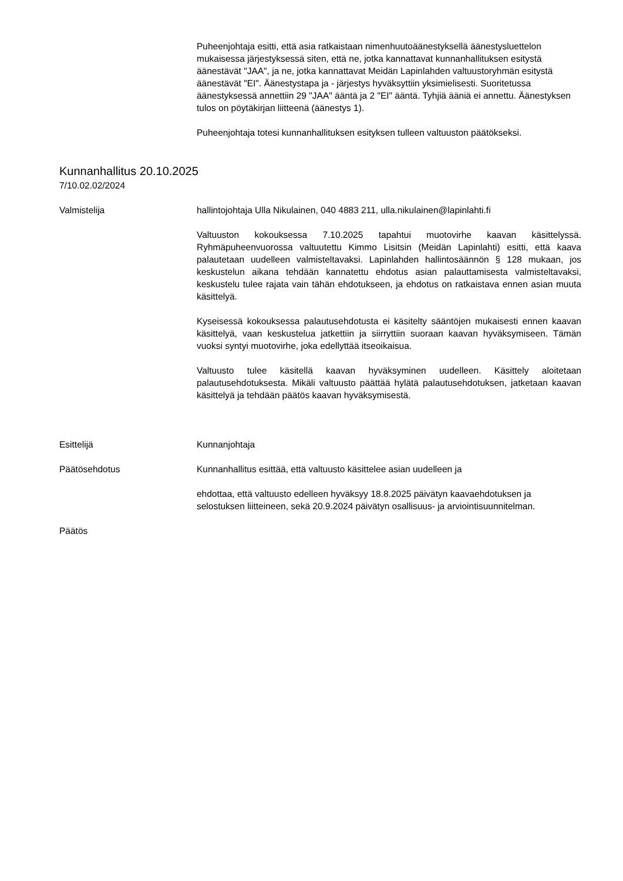Puheenjohtaja esitti, että asia ratkaistaan nimenhuutoäänestyksellä äänestysluettelon mukaisessa järjestyksessä siten, että ne, jotka kannattavat kunnanhallituksen esitystä äänestävät "JAA", ja ne, jotka kannattavat Meidän Lapinlahden valtuustoryhmän esitystä äänestävät "EI". Äänestystapa ja - järjestys hyväksyttiin yksimielisesti. Suoritetussa äänestyksessä annettiin 29 "JAA" ääntä ja 2 "EI" ääntä. Tyhjiä ääniä ei annettu. Äänestyksen tulos on pöytäkirjan liitteenä (äänestys 1).
Puheenjohtaja totesi kunnanhallituksen esityksen tulleen valtuuston päätökseksi.
Kunnanhallitus 20.10.2025
7/10.02.02/2024
Valmistelija hallintojohtaja Ulla Nikulainen, 040 4883 211, ulla.nikulainen@lapinlahti.fi
Valtuuston kokouksessa 7.10.2025 tapahtui muotovirhe kaavan käsittelyssä. Ryhmäpuheenvuorossa valtuutettu Kimmo Lisitsin (Meidän Lapinlahti) esitti, että kaava palautetaan uudelleen valmisteltavaksi. Lapinlahden hallintosäännön § 128 mukaan, jos keskustelun aikana tehdään kannatettu ehdotus asian palauttamisesta valmisteltavaksi, keskustelu tulee rajata vain tähän ehdotukseen, ja ehdotus on ratkaistava ennen asian muuta käsittelyä.
Kyseisessä kokouksessa palautusehdotusta ei käsitelty sääntöjen mukaisesti ennen kaavan käsittelyä, vaan keskustelua jatkettiin ja siirryttiin suoraan kaavan hyväksymiseen. Tämän vuoksi syntyi muotovirhe, joka edellyttää itseoikaisua.
Valtuusto tulee käsitellä kaavan hyväksyminen uudelleen. Käsittely aloitetaan palautusehdotuksesta. Mikäli valtuusto päättää hylätä palautusehdotuksen, jatketaan kaavan käsittelyä ja tehdään päätös kaavan hyväksymisestä.
Esittelijä Kunnanjohtaja
Päätösehdotus Kunnanhallitus esittää, että valtuusto käsittelee asian uudelleen ja
ehdottaa, että valtuusto edelleen hyväksyy 18.8.2025 päivätyn kaavaehdotuksen ja selostuksen liitteineen, sekä 20.9.2024 päivätyn osallisuus- ja arviointisuunnitelman.
Päätös